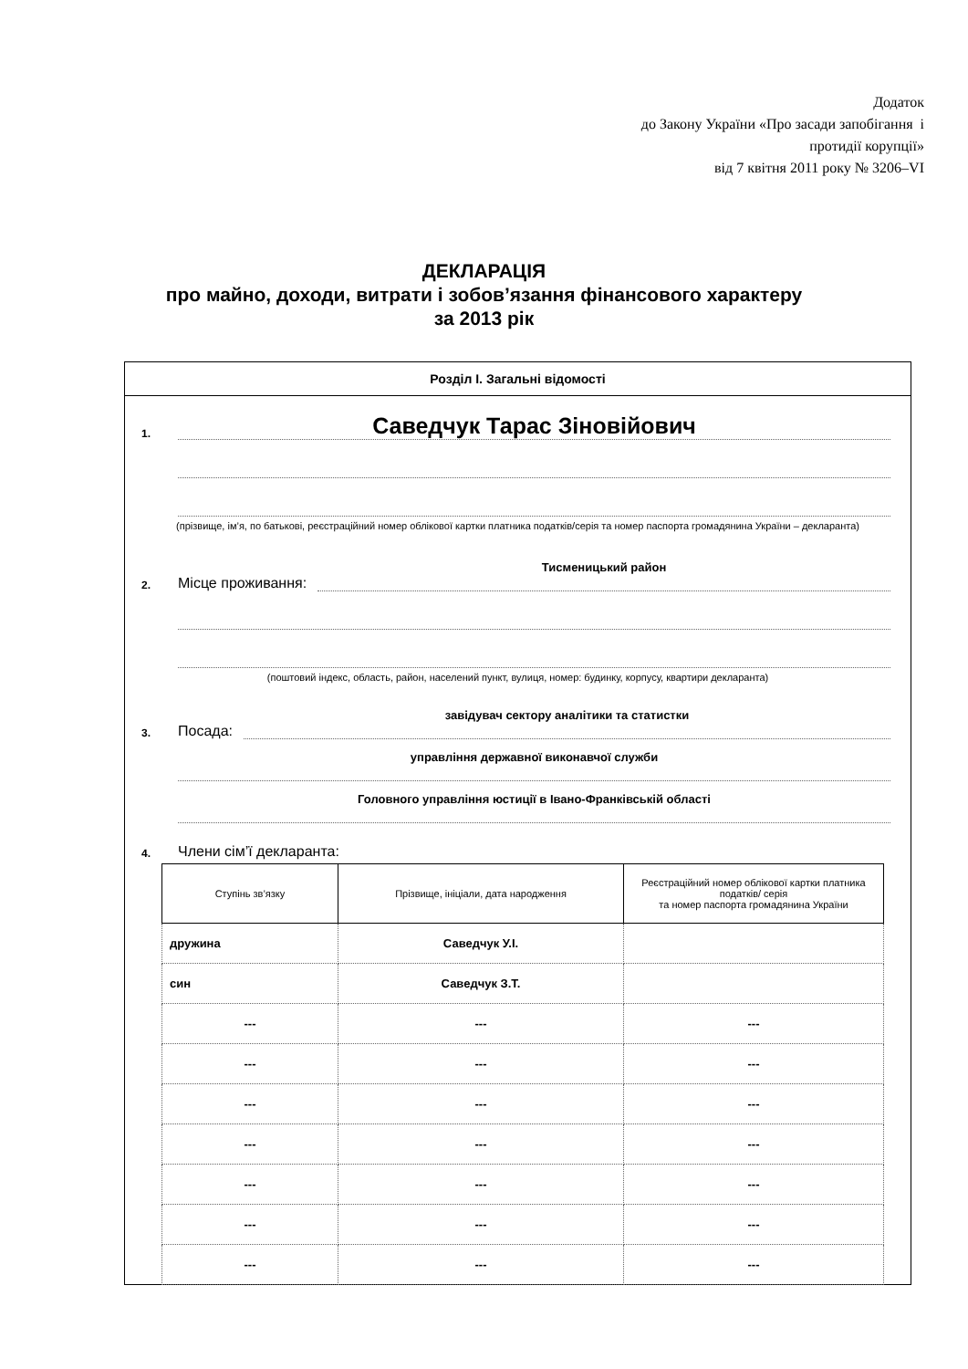Додаток
до Закону України «Про засади запобігання і
протидії корупції»
від 7 квітня 2011 року № 3206–VI
ДЕКЛАРАЦІЯ
про майно, доходи, витрати і зобов’язання фінансового характеру
за 2013 рік
Розділ І. Загальні відомості
1. Саведчук Тарас Зіновійович
(прізвище, ім’я, по батькові, реєстраційний номер облікової картки платника податків/серія та номер паспорта громадянина України – декларанта)
2. Місце проживання: Тисменицький район
(поштовий індекс, область, район, населений пункт, вулиця, номер: будинку, корпусу, квартири декларанта)
3. Посада: завідувач сектору аналітики та статистки
управління державної виконавчої служби
Головного управління юстиції в Івано-Франківській області
4. Члени сім’ї декларанта:
| Ступінь зв’язку | Прізвище, ініціали, дата народження | Реєстраційний номер облікової картки платника податків/ серія та номер паспорта громадянина України |
| --- | --- | --- |
| дружина | Саведчук У.І. | |
| син | Саведчук З.Т. | |
| --- | --- | --- |
| --- | --- | --- |
| --- | --- | --- |
| --- | --- | --- |
| --- | --- | --- |
| --- | --- | --- |
| --- | --- | --- |